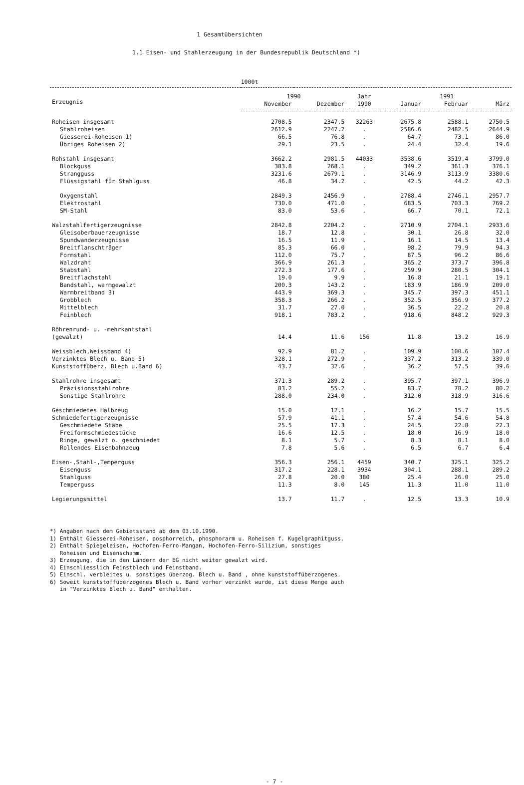1 Gesamtübersichten
1.1 Eisen- und Stahlerzeugung in der Bundesrepublik Deutschland *)
1000t
| Erzeugnis | 1990 | | Jahr | 1991 | | |
| --- | --- | --- | --- | --- | --- | --- |
| | November | Dezember | 1990 | Januar | Februar | März |
| Roheisen insgesamt | 2708.5 | 2347.5 | 32263 | 2675.8 | 2588.1 | 2750.5 |
| Stahlroheisen | 2612.9 | 2247.2 | . | 2586.6 | 2482.5 | 2644.9 |
| Giesserei-Roheisen 1) | 66.5 | 76.8 | . | 64.7 | 73.1 | 86.0 |
| Übriges Roheisen 2) | 29.1 | 23.5 | . | 24.4 | 32.4 | 19.6 |
| Rohstahl insgesamt | 3662.2 | 2981.5 | 44033 | 3538.6 | 3519.4 | 3799.0 |
| Blockguss | 383.8 | 268.1 | . | 349.2 | 361.3 | 376.1 |
| Strangguss | 3231.6 | 2679.1 | . | 3146.9 | 3113.9 | 3380.6 |
| Flüssigstahl für Stahlguss | 46.8 | 34.2 | . | 42.5 | 44.2 | 42.3 |
| Oxygenstahl | 2849.3 | 2456.9 | . | 2788.4 | 2746.1 | 2957.7 |
| Elektrostahl | 730.0 | 471.0 | . | 683.5 | 703.3 | 769.2 |
| SM-Stahl | 83.0 | 53.6 | . | 66.7 | 70.1 | 72.1 |
| Walzstahlfertigerzeugnisse | 2842.8 | 2204.2 | . | 2710.9 | 2704.1 | 2933.6 |
| Gleisoberbauerzeugnisse | 18.7 | 12.8 | . | 30.1 | 26.8 | 32.0 |
| Spundwanderzeugnisse | 16.5 | 11.9 | . | 16.1 | 14.5 | 13.4 |
| Breitflanschträger | 85.3 | 66.0 | . | 98.2 | 79.9 | 94.3 |
| Formstahl | 112.0 | 75.7 | . | 87.5 | 96.2 | 86.6 |
| Walzdraht | 366.9 | 261.3 | . | 365.2 | 373.7 | 396.8 |
| Stabstahl | 272.3 | 177.6 | . | 259.9 | 280.5 | 304.1 |
| Breitflachstahl | 19.0 | 9.9 | . | 16.8 | 21.1 | 19.1 |
| Bandstahl, warmgewalzt | 200.3 | 143.2 | . | 183.9 | 186.9 | 209.0 |
| Warmbreitband 3) | 443.9 | 369.3 | . | 345.7 | 397.3 | 451.1 |
| Grobblech | 358.3 | 266.2 | . | 352.5 | 356.9 | 377.2 |
| Mittelblech | 31.7 | 27.0 | . | 36.5 | 22.2 | 20.8 |
| Feinblech | 918.1 | 783.2 | . | 918.6 | 848.2 | 929.3 |
| Röhrenrund- u. -mehrkantstahl (gewalzt) | 14.4 | 11.6 | 156 | 11.8 | 13.2 | 16.9 |
| Weissblech,Weissband 4) | 92.9 | 81.2 | . | 109.9 | 100.6 | 107.4 |
| Verzinktes Blech u. Band 5) | 328.1 | 272.9 | . | 337.2 | 313.2 | 339.0 |
| Kunststoffüberz. Blech u.Band 6) | 43.7 | 32.6 | . | 36.2 | 57.5 | 39.6 |
| Stahlrohre insgesamt | 371.3 | 289.2 | . | 395.7 | 397.1 | 396.9 |
| Präzisionsstahlrohre | 83.2 | 55.2 | . | 83.7 | 78.2 | 80.2 |
| Sonstige Stahlrohre | 288.0 | 234.0 | . | 312.0 | 318.9 | 316.6 |
| Geschmiedetes Halbzeug | 15.0 | 12.1 | . | 16.2 | 15.7 | 15.5 |
| Schmiedefertigerzeugnisse | 57.9 | 41.1 | . | 57.4 | 54.6 | 54.8 |
| Geschmiedete Stäbe | 25.5 | 17.3 | . | 24.5 | 22.8 | 22.3 |
| Freiformschmiedestücke | 16.6 | 12.5 | . | 18.0 | 16.9 | 18.0 |
| Ringe, gewalzt o. geschmiedet | 8.1 | 5.7 | . | 8.3 | 8.1 | 8.0 |
| Rollendes Eisenbahnzeug | 7.8 | 5.6 | . | 6.5 | 6.7 | 6.4 |
| Eisen-,Stahl-,Temperguss | 356.3 | 256.1 | 4459 | 340.7 | 325.1 | 325.2 |
| Eisenguss | 317.2 | 228.1 | 3934 | 304.1 | 288.1 | 289.2 |
| Stahlguss | 27.8 | 20.0 | 380 | 25.4 | 26.0 | 25.0 |
| Temperguss | 11.3 | 8.0 | 145 | 11.3 | 11.0 | 11.0 |
| Legierungsmittel | 13.7 | 11.7 | . | 12.5 | 13.3 | 10.9 |
*) Angaben nach dem Gebietsstand ab dem 03.10.1990.
1) Enthält Giesserei-Roheisen, posphorreich, phosphorarm u. Roheisen f. Kugelgraphitguss.
2) Enthält Spiegeleisen, Hochofen-Ferro-Mangan, Hochofen-Ferro-Silizium, sonstiges
Roheisen und Eisenschamm.
3) Erzeugung, die in den Ländern der EG nicht weiter gewalzt wird.
4) Einschliesslich Feinstblech und Feinstband.
5) Einschl. verbleites u. sonstiges überzog. Blech u. Band , ohne kunststoffüberzogenes.
6) Soweit kunststoffüberzogenes Blech u. Band vorher verzinkt wurde, ist diese Menge auch
in "Verzinktes Blech u. Band" enthalten.
- 7 -